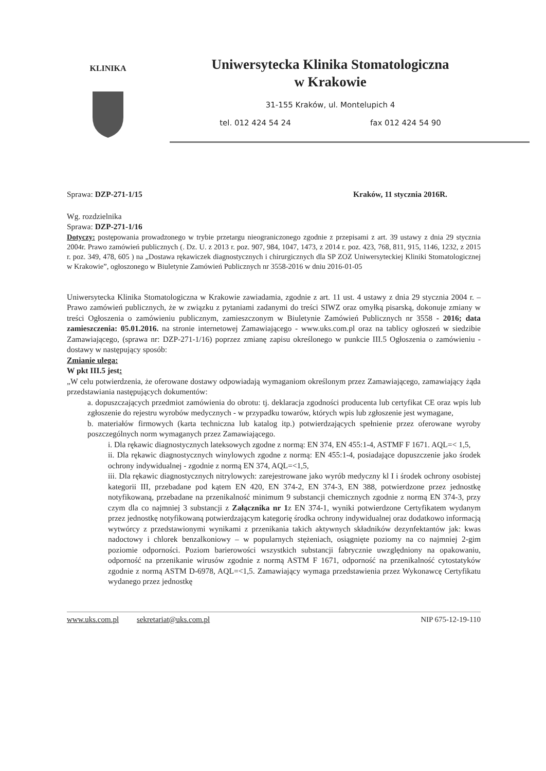KLINIKA
Uniwersytecka Klinika Stomatologiczna
w Krakowie
31-155 Kraków, ul. Montelupich 4
tel. 012 424 54 24 fax 012 424 54 90
Sprawa: DZP-271-1/15 Kraków, 11 stycznia 2016R.
Wg. rozdzielnika
Sprawa: DZP-271-1/16
Dotyczy: postępowania prowadzonego w trybie przetargu nieograniczonego zgodnie z przepisami z art. 39 ustawy z dnia 29 stycznia 2004r. Prawo zamówień publicznych (. Dz. U. z 2013 r. poz. 907, 984, 1047, 1473, z 2014 r. poz. 423, 768, 811, 915, 1146, 1232, z 2015 r. poz. 349, 478, 605 ) na „Dostawa rękawiczek diagnostycznych i chirurgicznych dla SP ZOZ Uniwersyteckiej Kliniki Stomatologicznej w Krakowie”, ogłoszonego w Biuletynie Zamówień Publicznych nr 3558-2016 w dniu 2016-01-05
Uniwersytecka Klinika Stomatologiczna w Krakowie zawiadamia, zgodnie z art. 11 ust. 4 ustawy z dnia 29 stycznia 2004 r. – Prawo zamówień publicznych, że w związku z pytaniami zadanymi do treści SIWZ oraz omyłką pisarską, dokonuje zmiany w treści Ogłoszenia o zamówieniu publicznym, zamieszczonym w Biuletynie Zamówień Publicznych nr 3558 - 2016; data zamieszczenia: 05.01.2016. na stronie internetowej Zamawiającego - www.uks.com.pl oraz na tablicy ogłoszeń w siedzibie Zamawiającego, (sprawa nr: DZP-271-1/16) poprzez zmianę zapisu określonego w punkcie III.5 Ogłoszenia o zamówieniu - dostawy w następujący sposób:
Zmianie ulega:
W pkt III.5 jest:
„W celu potwierdzenia, że oferowane dostawy odpowiadają wymaganiom określonym przez Zamawiającego, zamawiający żąda przedstawiania następujących dokumentów:
a. dopuszczających przedmiot zamówienia do obrotu: tj. deklaracja zgodności producenta lub certyfikat CE oraz wpis lub zgłoszenie do rejestru wyrobów medycznych - w przypadku towarów, których wpis lub zgłoszenie jest wymagane,
b. materiałów firmowych (karta techniczna lub katalog itp.) potwierdzających spełnienie przez oferowane wyroby poszczególnych norm wymaganych przez Zamawiającego.
i. Dla rękawic diagnostycznych lateksowych zgodne z normą: EN 374, EN 455:1-4, ASTMF F 1671. AQL=< 1,5,
ii. Dla rękawic diagnostycznych winylowych zgodne z normą: EN 455:1-4, posiadające dopuszczenie jako środek ochrony indywidualnej - zgodnie z normą EN 374, AQL=<1,5,
iii. Dla rękawic diagnostycznych nitrylowych: zarejestrowane jako wyrób medyczny kl I i środek ochrony osobistej kategorii III, przebadane pod kątem EN 420, EN 374-2, EN 374-3, EN 388, potwierdzone przez jednostkę notyfikowaną, przebadane na przenikalność minimum 9 substancji chemicznych zgodnie z normą EN 374-3, przy czym dla co najmniej 3 substancji z Załącznika nr 1z EN 374-1, wyniki potwierdzone Certyfikatem wydanym przez jednostkę notyfikowaną potwierdzającym kategorię środka ochrony indywidualnej oraz dodatkowo informacją wytwórcy z przedstawionymi wynikami z przenikania takich aktywnych składników dezynfektantów jak: kwas nadoctowy i chlorek benzalkoniowy – w popularnych stężeniach, osiągnięte poziomy na co najmniej 2-gim poziomie odporności. Poziom barierowości wszystkich substancji fabrycznie uwzględniony na opakowaniu, odporność na przenikanie wirusów zgodnie z normą ASTM F 1671, odporność na przenikalność cytostatyków zgodnie z normą ASTM D-6978, AQL=<1,5. Zamawiający wymaga przedstawienia przez Wykonawcę Certyfikatu wydanego przez jednostkę
www.uks.com.pl sekretariat@uks.com.pl NIP 675-12-19-110